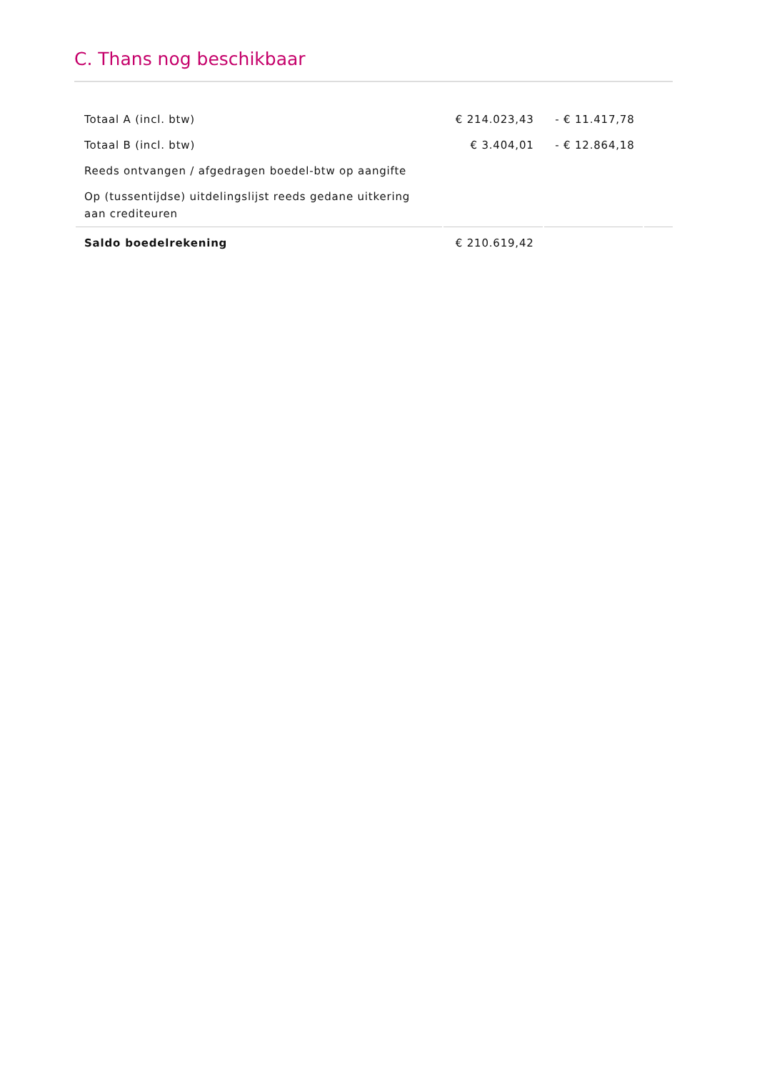C. Thans nog beschikbaar
| Totaal A (incl. btw) | € 214.023,43 | - € 11.417,78 | |
| Totaal B (incl. btw) | € 3.404,01 | - € 12.864,18 | |
| Reeds ontvangen / afgedragen boedel-btw op aangifte | | | |
| Op (tussentijdse) uitdelingslijst reeds gedane uitkering aan crediteuren | | | |
| Saldo boedelrekening | € 210.619,42 | | |